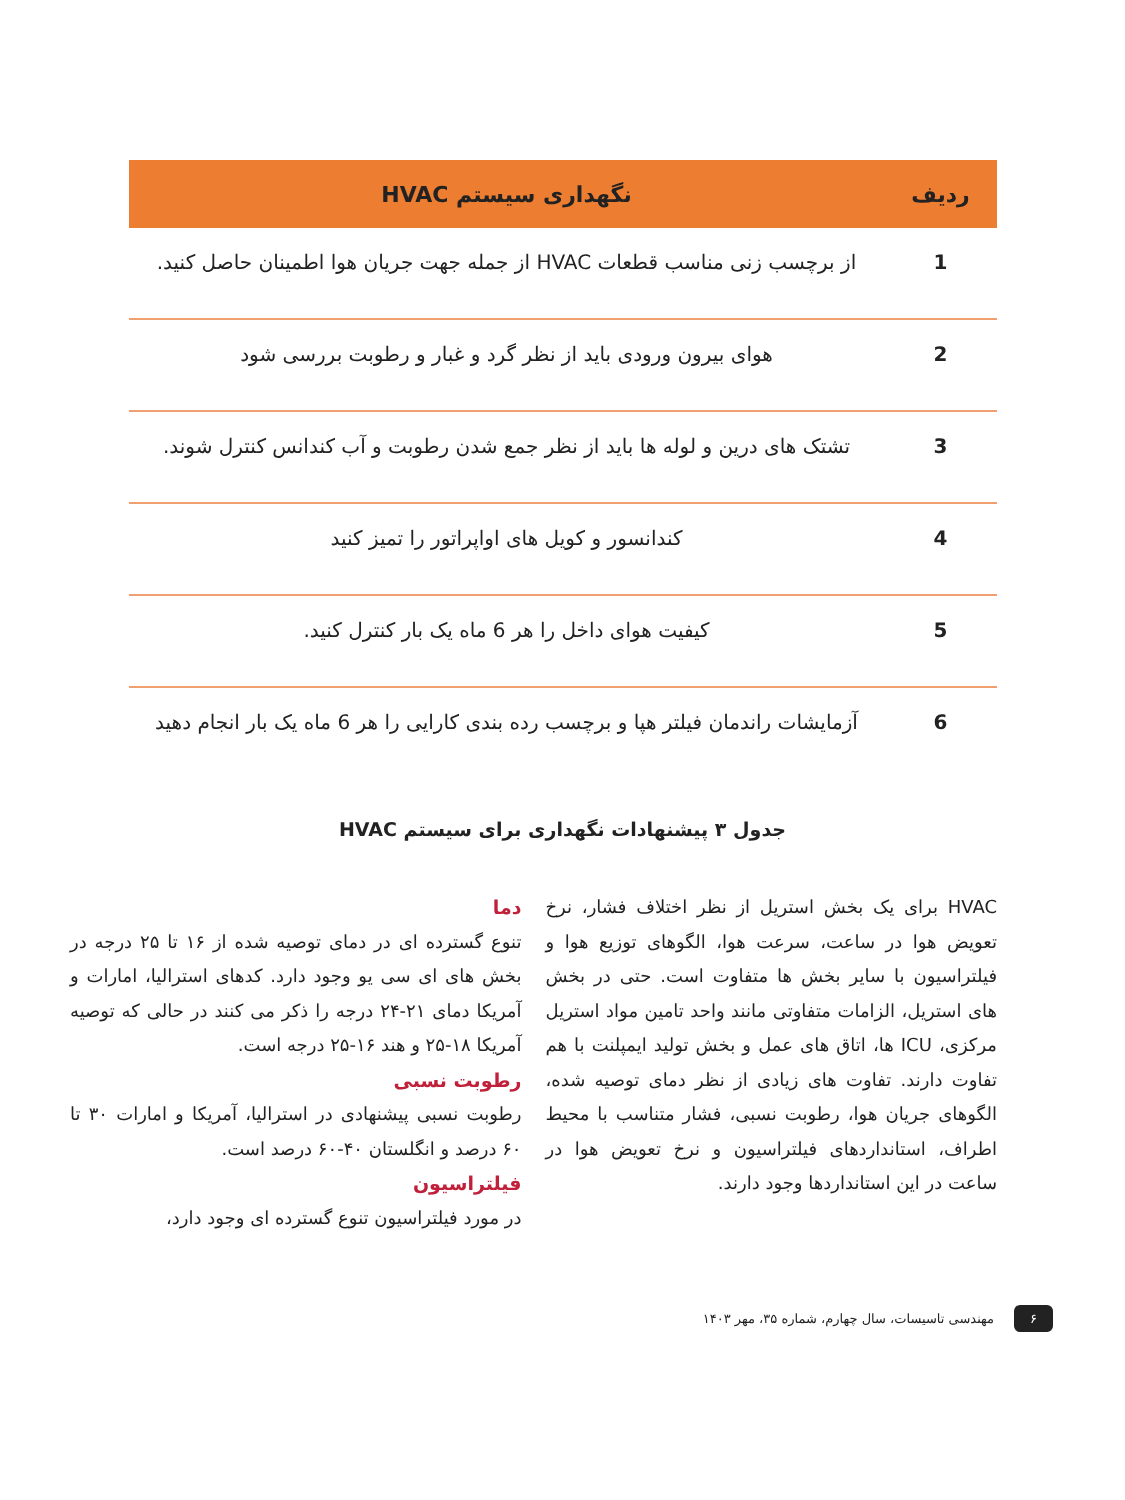| ردیف | نگهداری سیستم HVAC |
| --- | --- |
| 1 | از برچسب زنی مناسب قطعات HVAC از جمله جهت جریان هوا اطمینان حاصل کنید. |
| 2 | هوای بیرون ورودی باید از نظر گرد و غبار و رطوبت بررسی شود |
| 3 | تشتک های درین و لوله ها باید از نظر جمع شدن رطوبت و آب کندانس کنترل شوند. |
| 4 | کندانسور و کویل های اواپراتور را تمیز کنید |
| 5 | کیفیت هوای داخل را هر 6 ماه یک بار کنترل کنید. |
| 6 | آزمایشات راندمان فیلتر هپا و برچسب رده بندی کارایی را هر 6 ماه یک بار انجام دهید |
جدول ۳ پیشنهادات نگهداری برای سیستم HVAC
HVAC برای یک بخش استریل از نظر اختلاف فشار، نرخ تعویض هوا در ساعت، سرعت هوا، الگوهای توزیع هوا و فیلتراسیون با سایر بخش ها متفاوت است. حتی در بخش های استریل، الزامات متفاوتی مانند واحد تامین مواد استریل مرکزی، ICU ها، اتاق های عمل و بخش تولید ایمپلنت با هم تفاوت دارند. تفاوت های زیادی از نظر دمای توصیه شده، الگوهای جریان هوا، رطوبت نسبی، فشار متناسب با محیط اطراف، استانداردهای فیلتراسیون و نرخ تعویض هوا در ساعت در این استانداردها وجود دارند.
دما
تنوع گسترده ای در دمای توصیه شده از ۱۶ تا ۲۵ درجه در بخش های ای سی یو وجود دارد. کدهای استرالیا، امارات و آمریکا دمای ۲۱-۲۴ درجه را ذکر می کنند در حالی که توصیه آمریکا ۱۸-۲۵ و هند ۱۶-۲۵ درجه است.
رطوبت نسبی
رطوبت نسبی پیشنهادی در استرالیا، آمریکا و امارات ۳۰ تا ۶۰ درصد و انگلستان ۴۰-۶۰ درصد است.
فیلتراسیون
در مورد فیلتراسیون تنوع گسترده ای وجود دارد،
۶ مهندسی تاسیسات، سال چهارم، شماره ۳۵، مهر ۱۴۰۳